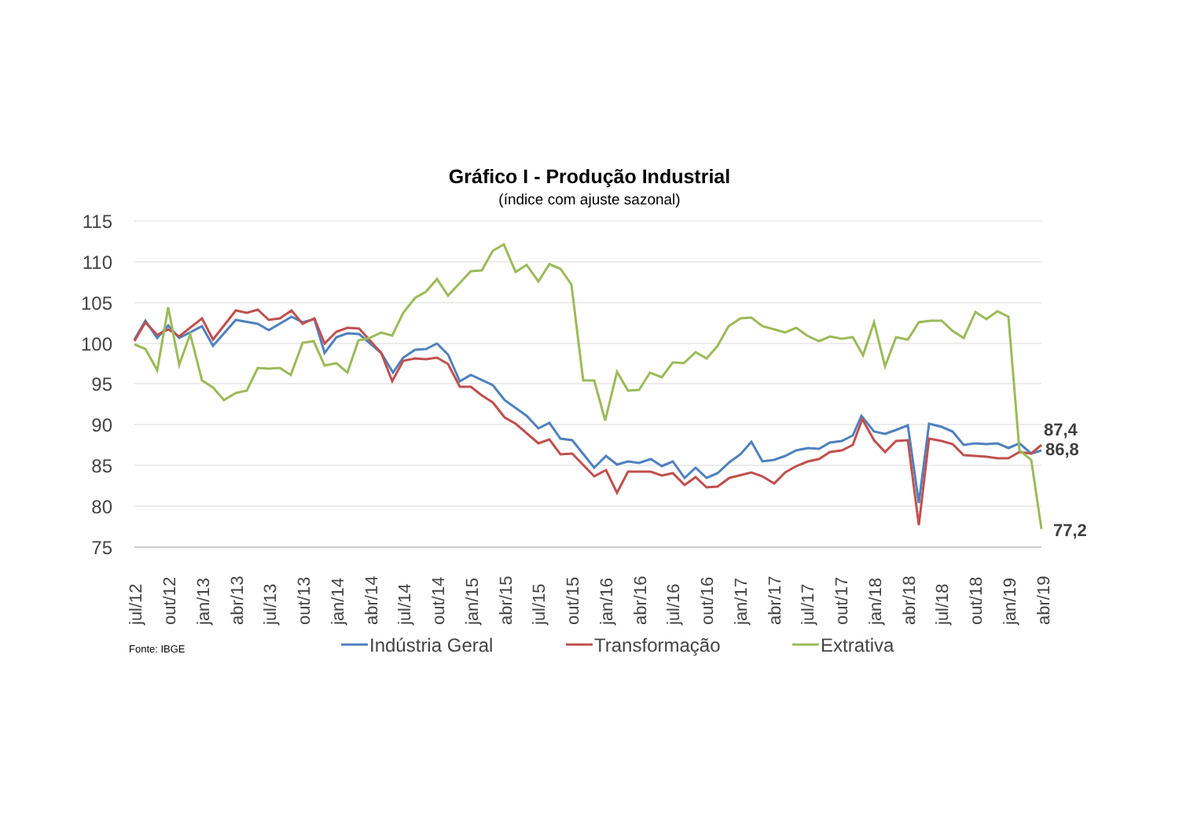Gráfico I - Produção Industrial
(índice com ajuste sazonal)
115
110
105
100
95
90
85
80
75
jul/12
out/12
jan/13
abr/13
jul/13
out/13
jan/14
abr/14
jul/14
out/14
jan/15
abr/15
jul/15
out/15
jan/16
abr/16
jul/16
out/16
jan/17
abr/17
jul/17
out/17
jan/18
abr/18
jul/18
out/18
jan/19
abr/19
87,4
86,8
77,2
Fonte: IBGE
Indústria Geral
Transformação
Extrativa